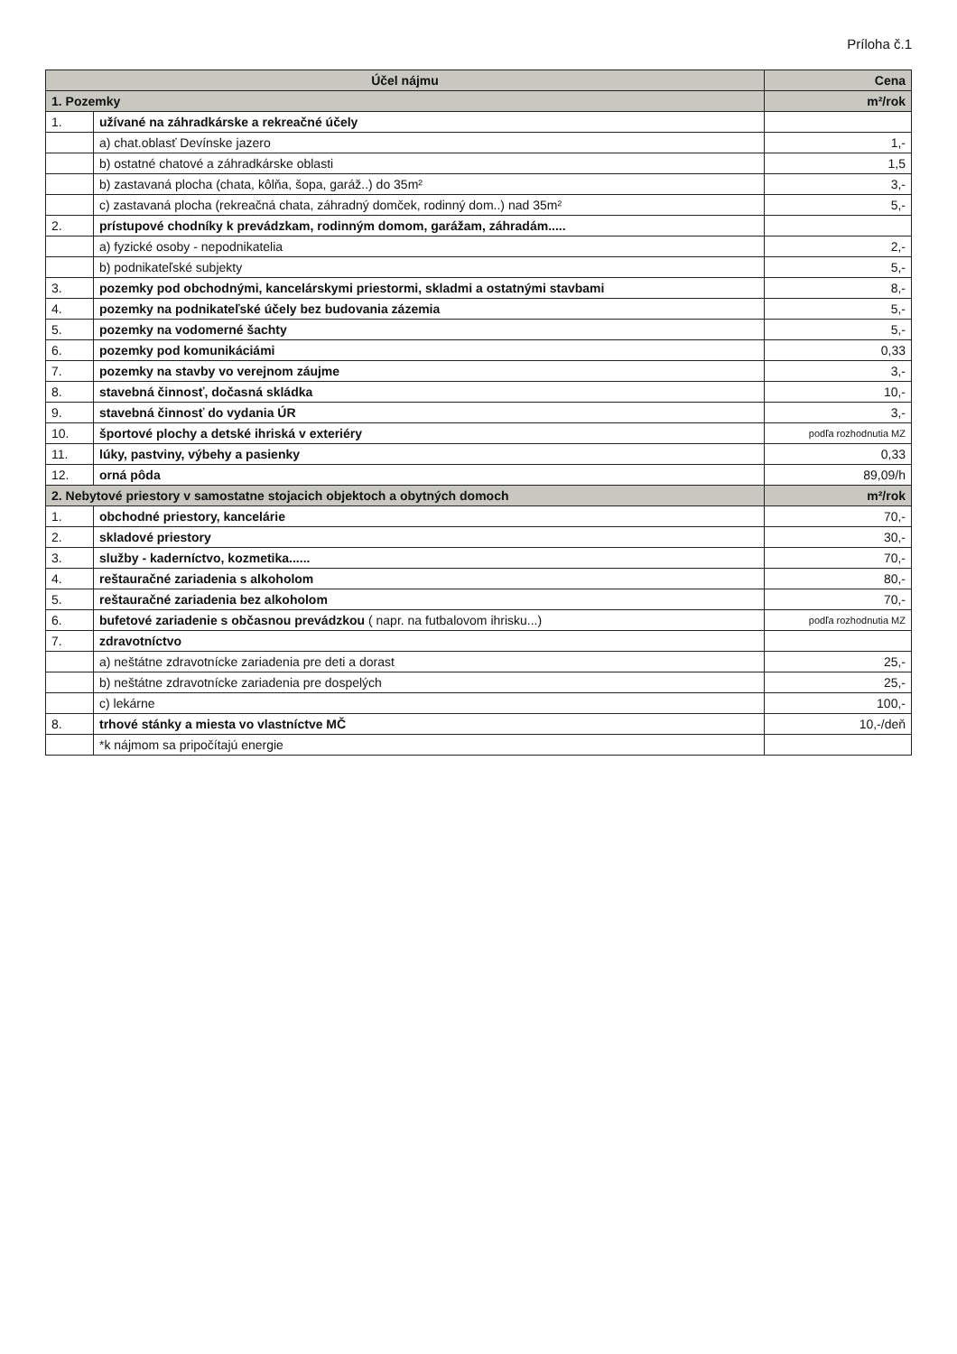Príloha č.1
| Účel nájmu | | Cena |
| --- | --- | --- |
| 1. Pozemky | | m²/rok |
| 1. | užívané na záhradkárske a rekreačné účely | |
| | a) chat.oblasť Devínske jazero | 1,- |
| | b) ostatné chatové a záhradkárske oblasti | 1,5 |
| | b) zastavaná plocha (chata, kôlňa, šopa, garáž..) do 35m² | 3,- |
| | c) zastavaná plocha (rekreačná chata, záhradný domček, rodinný dom..) nad 35m² | 5,- |
| 2. | prístupové chodníky k prevádzkam, rodinným domom, garážam, záhradám..... | |
| | a) fyzické osoby - nepodnikatelia | 2,- |
| | b) podnikateľské subjekty | 5,- |
| 3. | pozemky pod obchodnými, kancelárskymi priestormi, skladmi a ostatnými stavbami | 8,- |
| 4. | pozemky na podnikateľské účely bez budovania zázemia | 5,- |
| 5. | pozemky na vodomerné šachty | 5,- |
| 6. | pozemky pod komunikáciámi | 0,33 |
| 7. | pozemky na stavby vo verejnom záujme | 3,- |
| 8. | stavebná činnosť, dočasná skládka | 10,- |
| 9. | stavebná činnosť do vydania ÚR | 3,- |
| 10. | športové plochy a detské ihriská v exteriéry | podľa rozhodnutia MZ |
| 11. | lúky, pastviny, výbehy a pasienky | 0,33 |
| 12. | orná pôda | 89,09/h |
| 2. Nebytové priestory v samostatne stojacich objektoch a obytných domoch | | m²/rok |
| 1. | obchodné priestory, kancelárie | 70,- |
| 2. | skladové priestory | 30,- |
| 3. | služby - kaderníctvo, kozmetika...... | 70,- |
| 4. | reštauračné zariadenia s alkoholom | 80,- |
| 5. | reštauračné zariadenia bez alkoholom | 70,- |
| 6. | bufetové zariadenie s občasnou prevádzkou ( napr. na futbalovom ihrisku...) | podľa rozhodnutia MZ |
| 7. | zdravotníctvo | |
| | a) neštátne zdravotnícke zariadenia pre deti a dorast | 25,- |
| | b) neštátne zdravotnícke zariadenia pre dospelých | 25,- |
| | c) lekárne | 100,- |
| 8. | trhové stánky a miesta vo vlastníctve MČ | 10,-/deň |
| | *k nájmom sa pripočítajú energie | |